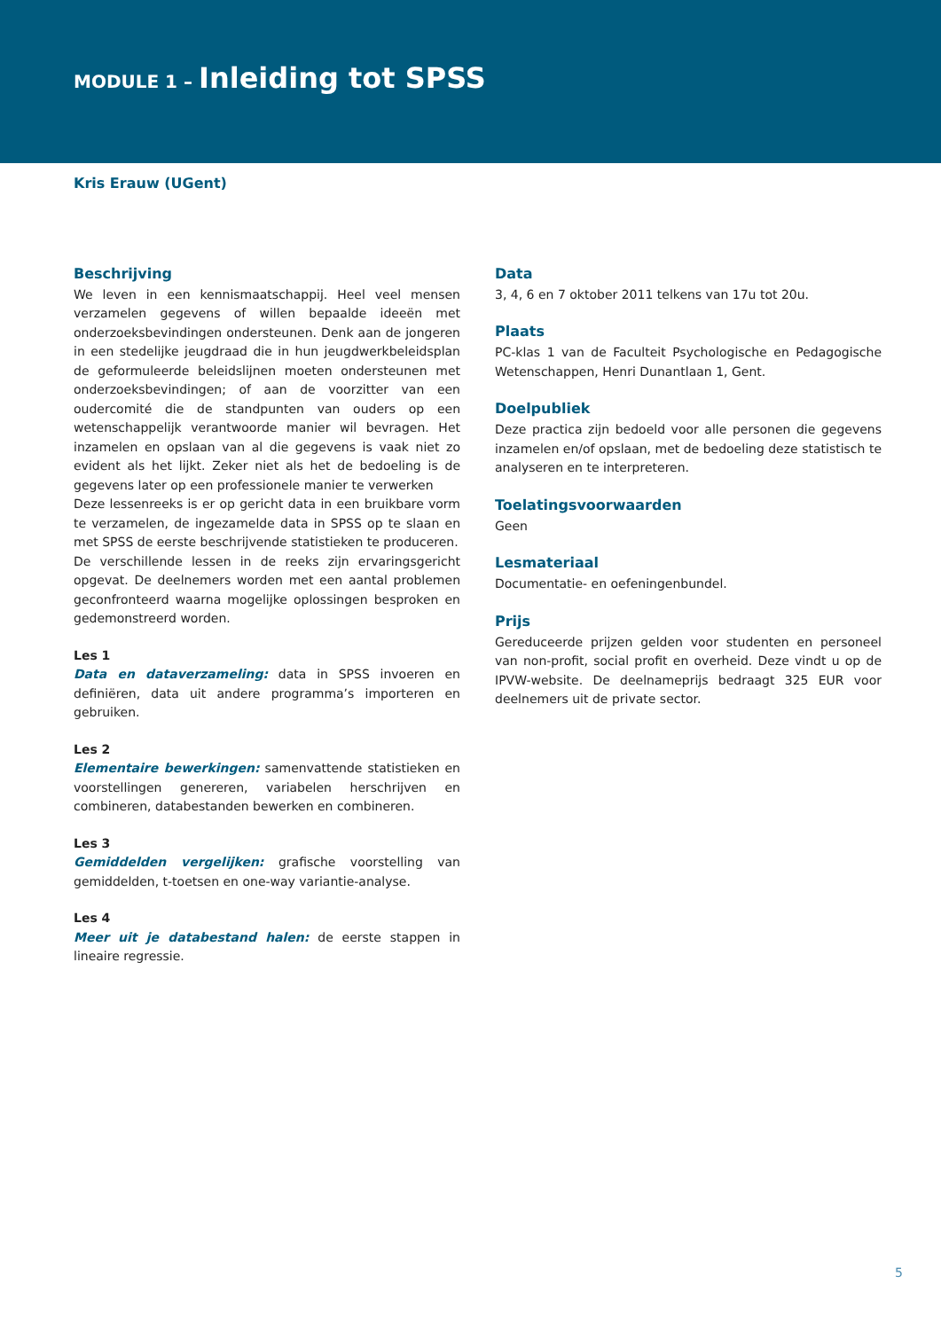MODULE 1 – Inleiding tot SPSS
Kris Erauw (UGent)
Beschrijving
We leven in een kennismaatschappij. Heel veel mensen verzamelen gegevens of willen bepaalde ideeën met onderzoeksbevindingen ondersteunen. Denk aan de jongeren in een stedelijke jeugdraad die in hun jeugdwerkbeleidsplan de geformuleerde beleidslijnen moeten ondersteunen met onderzoeksbevindingen; of aan de voorzitter van een oudercomité die de standpunten van ouders op een wetenschappelijk verantwoorde manier wil bevragen. Het inzamelen en opslaan van al die gegevens is vaak niet zo evident als het lijkt. Zeker niet als het de bedoeling is de gegevens later op een professionele manier te verwerken
Deze lessenreeks is er op gericht data in een bruikbare vorm te verzamelen, de ingezamelde data in SPSS op te slaan en met SPSS de eerste beschrijvende statistieken te produceren.
De verschillende lessen in de reeks zijn ervaringsgericht opgevat. De deelnemers worden met een aantal problemen geconfronteerd waarna mogelijke oplossingen besproken en gedemonstreerd worden.
Les 1
Data en dataverzameling: data in SPSS invoeren en definiëren, data uit andere programma’s importeren en gebruiken.
Les 2
Elementaire bewerkingen: samenvattende statistieken en voorstellingen genereren, variabelen herschrijven en combineren, databestanden bewerken en combineren.
Les 3
Gemiddelden vergelijken: grafische voorstelling van gemiddelden, t-toetsen en one-way variantie-analyse.
Les 4
Meer uit je databestand halen: de eerste stappen in lineaire regressie.
Data
3, 4, 6 en 7 oktober 2011 telkens van 17u tot 20u.
Plaats
PC-klas 1 van de Faculteit Psychologische en Pedagogische Wetenschappen, Henri Dunantlaan 1, Gent.
Doelpubliek
Deze practica zijn bedoeld voor alle personen die gegevens inzamelen en/of opslaan, met de bedoeling deze statistisch te analyseren en te interpreteren.
Toelatingsvoorwaarden
Geen
Lesmateriaal
Documentatie- en oefeningenbundel.
Prijs
Gereduceerde prijzen gelden voor studenten en personeel van non-profit, social profit en overheid. Deze vindt u op de IPVW-website. De deelnameprijs bedraagt 325 EUR voor deelnemers uit de private sector.
5